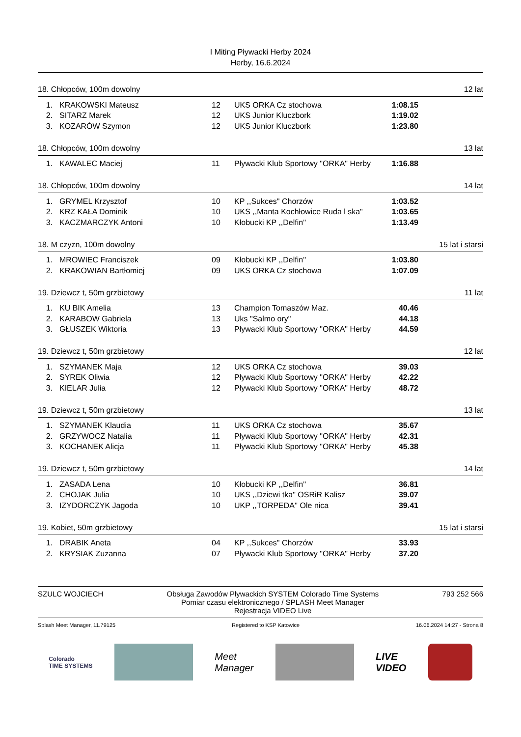I Miting Pływacki Herby 2024
Herby, 16.6.2024
18. Chłopców, 100m dowolny 12 lat
| 1. | KRAKOWSKI Mateusz | 12 | UKS ORKA Cz stochowa | 1:08.15 |
| 2. | SITARZ Marek | 12 | UKS Junior Kluczbork | 1:19.02 |
| 3. | KOZARÓW Szymon | 12 | UKS Junior Kluczbork | 1:23.80 |
18. Chłopców, 100m dowolny 13 lat
| 1. | KAWALEC Maciej | 11 | Pływacki Klub Sportowy "ORKA" Herby | 1:16.88 |
18. Chłopców, 100m dowolny 14 lat
| 1. | GRYMEL Krzysztof | 10 | KP ,,Sukces" Chorzów | 1:03.52 |
| 2. | KRZ KAŁA Dominik | 10 | UKS ,,Manta Kochłowice Ruda l ska" | 1:03.65 |
| 3. | KACZMARCZYK Antoni | 10 | Kłobucki KP ,,Delfin'' | 1:13.49 |
18. M czyzn, 100m dowolny 15 lat i starsi
| 1. | MROWIEC Franciszek | 09 | Kłobucki KP ,,Delfin'' | 1:03.80 |
| 2. | KRAKOWIAN Bartłomiej | 09 | UKS ORKA Cz stochowa | 1:07.09 |
19. Dziewcz t, 50m grzbietowy 11 lat
| 1. | KU BIK Amelia | 13 | Champion Tomaszów Maz. | 40.46 |
| 2. | KARABOW Gabriela | 13 | Uks "Salmo ory" | 44.18 |
| 3. | GŁUSZEK Wiktoria | 13 | Pływacki Klub Sportowy "ORKA" Herby | 44.59 |
19. Dziewcz t, 50m grzbietowy 12 lat
| 1. | SZYMANEK Maja | 12 | UKS ORKA Cz stochowa | 39.03 |
| 2. | SYREK Oliwia | 12 | Pływacki Klub Sportowy "ORKA" Herby | 42.22 |
| 3. | KIELAR Julia | 12 | Pływacki Klub Sportowy "ORKA" Herby | 48.72 |
19. Dziewcz t, 50m grzbietowy 13 lat
| 1. | SZYMANEK Klaudia | 11 | UKS ORKA Cz stochowa | 35.67 |
| 2. | GRZYWOCZ Natalia | 11 | Pływacki Klub Sportowy "ORKA" Herby | 42.31 |
| 3. | KOCHANEK Alicja | 11 | Pływacki Klub Sportowy "ORKA" Herby | 45.38 |
19. Dziewcz t, 50m grzbietowy 14 lat
| 1. | ZASADA Lena | 10 | Kłobucki KP ,,Delfin'' | 36.81 |
| 2. | CHOJAK Julia | 10 | UKS ,,Dziewi tka" OSRiR Kalisz | 39.07 |
| 3. | IZYDORCZYK Jagoda | 10 | UKP ,,TORPEDA'' Ole nica | 39.41 |
19. Kobiet, 50m grzbietowy 15 lat i starsi
| 1. | DRABIK Aneta | 04 | KP ,,Sukces" Chorzów | 33.93 |
| 2. | KRYSIAK Zuzanna | 07 | Pływacki Klub Sportowy "ORKA" Herby | 37.20 |
SZULC WOJCIECH Obsługa Zawodów Pływackich SYSTEM Colorado Time Systems
Pomiar czasu elektronicznego / SPLASH Meet Manager
Rejestracja VIDEO Live 793 252 566
Splash Meet Manager, 11.79125 Registered to KSP Katowice 16.06.2024 14:27 - Strona 8
Colorado
TIME SYSTEMS
Meet
Manager
LIVE
VIDEO